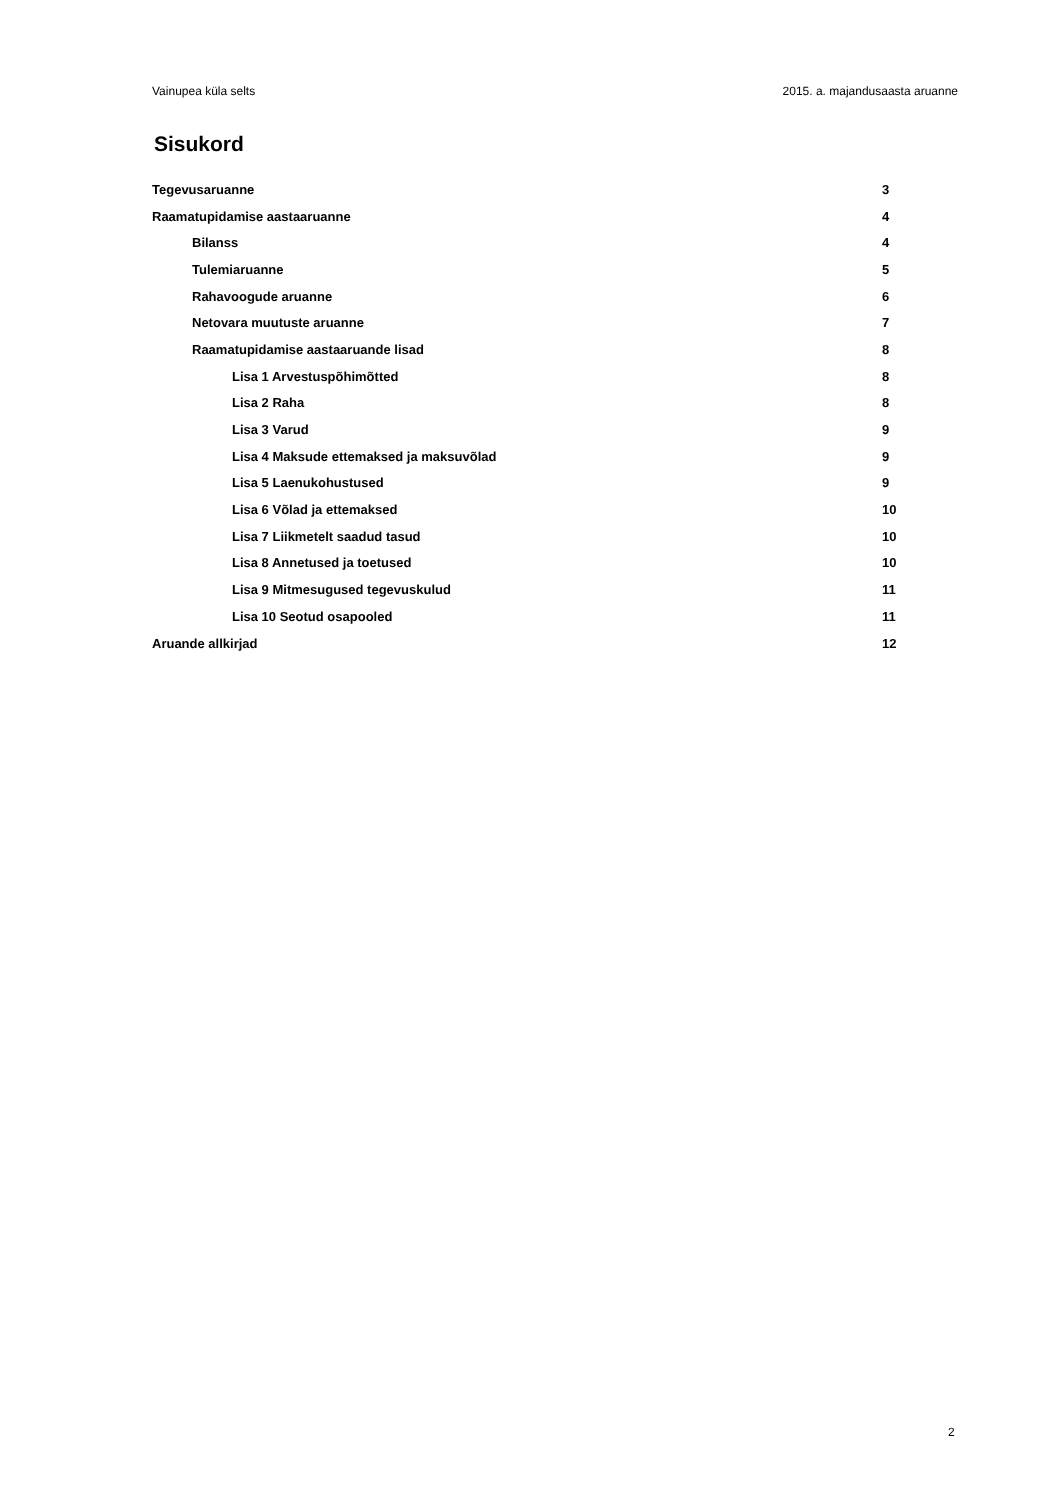Vainupea küla selts 2015. a. majandusaasta aruanne
Sisukord
Tegevusaruanne 3
Raamatupidamise aastaaruanne 4
Bilanss 4
Tulemiaruanne 5
Rahavoogude aruanne 6
Netovara muutuste aruanne 7
Raamatupidamise aastaaruande lisad 8
Lisa 1 Arvestuspõhimõtted 8
Lisa 2 Raha 8
Lisa 3 Varud 9
Lisa 4 Maksude ettemaksed ja maksuvõlad 9
Lisa 5 Laenukohustused 9
Lisa 6 Võlad ja ettemaksed 10
Lisa 7 Liikmetelt saadud tasud 10
Lisa 8 Annetused ja toetused 10
Lisa 9 Mitmesugused tegevuskulud 11
Lisa 10 Seotud osapooled 11
Aruande allkirjad 12
2